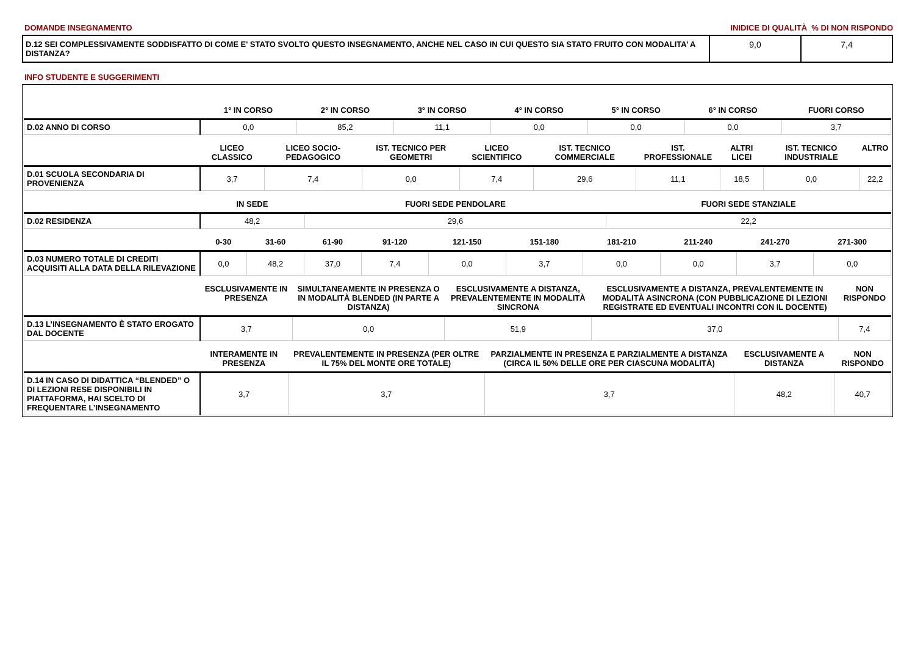DOMANDE INSEGNAMENTO INIDICE DI QUALITÀ % DI NON RISPONDO
| D.12 SEI COMPLESSIVAMENTE SODDISFATTO DI COME E' STATO SVOLTO QUESTO INSEGNAMENTO, ANCHE NEL CASO IN CUI QUESTO SIA STATO FRUITO CON MODALITA’ A DISTANZA? | 9,0 | 7,4 |
INFO STUDENTE E SUGGERIMENTI
| | 1° IN CORSO | 2° IN CORSO | 3° IN CORSO | 4° IN CORSO | 5° IN CORSO | 6° IN CORSO | FUORI CORSO |
| --- | --- | --- | --- | --- | --- | --- | --- |
| D.02 ANNO DI CORSO | 0,0 | 85,2 | 11,1 | 0,0 | 0,0 | 0,0 | 3,7 |
| | LICEO CLASSICO | LICEO SOCIO-PEDAGOGICO | IST. TECNICO PER GEOMETRI | LICEO SCIENTIFICO | IST. TECNICO COMMERCIALE | IST. PROFESSIONALE | ALTRI LICEI | IST. TECNICO INDUSTRIALE | ALTRO |
| --- | --- | --- | --- | --- | --- | --- | --- | --- | --- |
| D.01 SCUOLA SECONDARIA DI PROVENIENZA | 3,7 | 7,4 | 0,0 | 7,4 | 29,6 | 11,1 | 18,5 | 0,0 | 22,2 |
| | IN SEDE | FUORI SEDE PENDOLARE | FUORI SEDE STANZIALE |
| --- | --- | --- | --- |
| D.02 RESIDENZA | 48,2 | 29,6 | 22,2 |
| | 0-30 | 31-60 | 61-90 | 91-120 | 121-150 | 151-180 | 181-210 | 211-240 | 241-270 | 271-300 |
| --- | --- | --- | --- | --- | --- | --- | --- | --- | --- | --- |
| D.03 NUMERO TOTALE DI CREDITI ACQUISITI ALLA DATA DELLA RILEVAZIONE | 0,0 | 48,2 | 37,0 | 7,4 | 0,0 | 3,7 | 0,0 | 0,0 | 3,7 | 0,0 |
| | ESCLUSIVAMENTE IN PRESENZA | SIMULTANEAMENTE IN PRESENZA O IN MODALITÀ BLENDED (IN PARTE A DISTANZA) | ESCLUSIVAMENTE A DISTANZA, PREVALENTEMENTE IN MODALITÀ SINCRONA | ESCLUSIVAMENTE A DISTANZA, PREVALENTEMENTE IN MODALITÀ ASINCRONA (CON PUBBLICAZIONE DI LEZIONI REGISTRATE ED EVENTUALI INCONTRI CON IL DOCENTE) | NON RISPONDO |
| --- | --- | --- | --- | --- | --- |
| D.13 L’INSEGNAMENTO È STATO EROGATO DAL DOCENTE | 3,7 | 0,0 | 51,9 | 37,0 | 7,4 |
| | INTERAMENTE IN PRESENZA | PREVALENTEMENTE IN PRESENZA (PER OLTRE IL 75% DEL MONTE ORE TOTALE) | PARZIALMENTE IN PRESENZA E PARZIALMENTE A DISTANZA (CIRCA IL 50% DELLE ORE PER CIASCUNA MODALITÀ) | ESCLUSIVAMENTE A DISTANZA | NON RISPONDO |
| --- | --- | --- | --- | --- | --- |
| D.14 IN CASO DI DIDATTICA “BLENDED” O DI LEZIONI RESE DISPONIBILI IN PIATTAFORMA, HAI SCELTO DI FREQUENTARE L’INSEGNAMENTO | 3,7 | 3,7 | 3,7 | 48,2 | 40,7 |